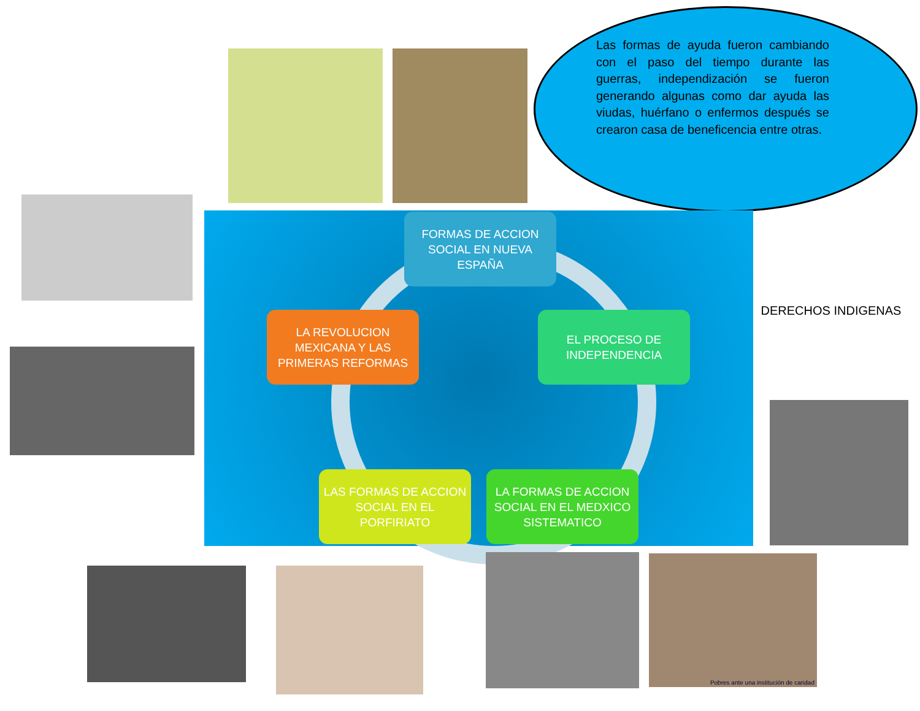Las formas de ayuda fueron cambiando con el paso del tiempo durante las guerras, independización se fueron generando algunas como dar ayuda las viudas, huérfano o enfermos después se crearon casa de beneficencia entre otras.
FORMAS DE ACCION SOCIAL EN NUEVA ESPAÑA
LA REVOLUCION MEXICANA Y LAS PRIMERAS REFORMAS
EL PROCESO DE INDEPENDENCIA
LAS FORMAS DE ACCION SOCIAL EN EL PORFIRIATO
LA FORMAS DE ACCION SOCIAL EN EL MEDXICO SISTEMATICO
DERECHOS INDIGENAS
Pobres ante una institución de caridad